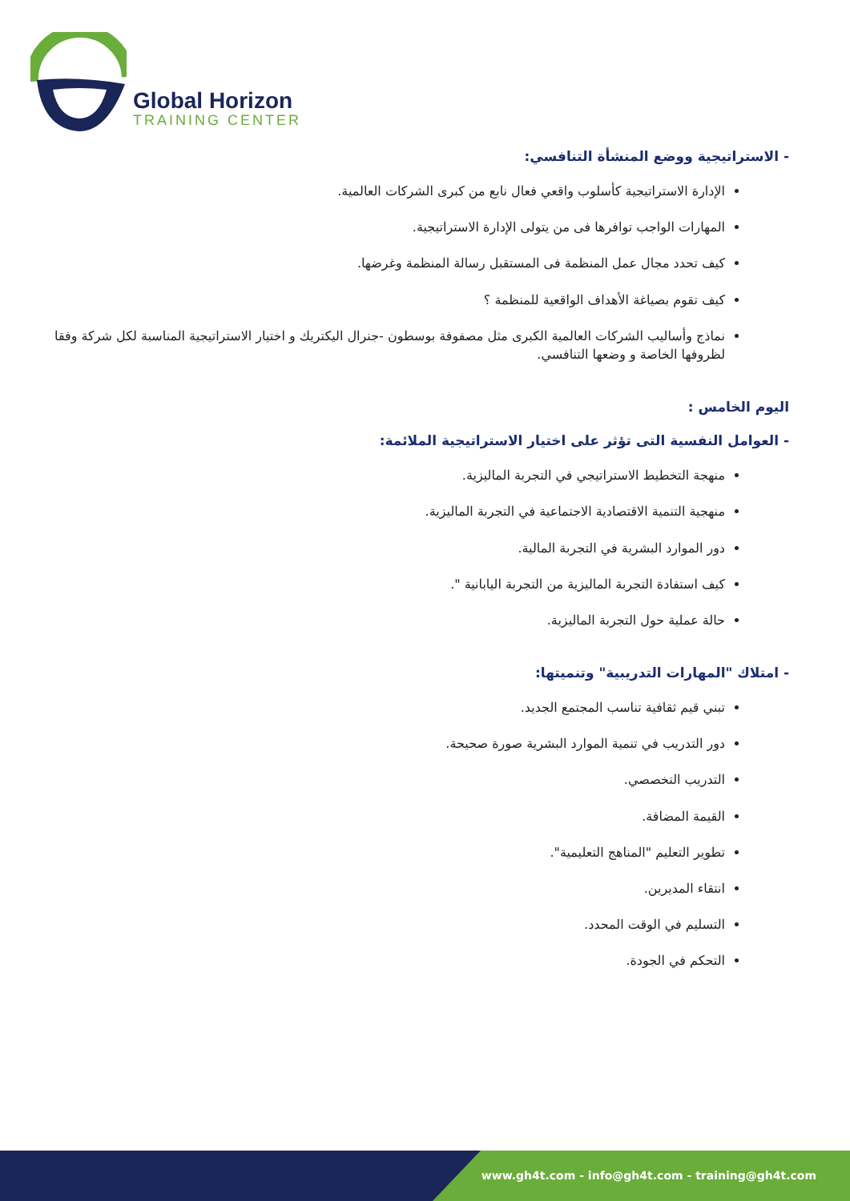Global Horizon
TRAINING CENTER
- الاستراتيجية ووضع المنشأة التنافسي:
الإدارة الاستراتيجية كأسلوب واقعي فعال نابع من كبرى الشركات العالمية.
المهارات الواجب توافرها فى من يتولى الإدارة الاستراتيجية.
كيف تحدد مجال عمل المنظمة فى المستقبل رسالة المنظمة وغرضها.
كيف تقوم بصياغة الأهداف الواقعية للمنظمة ؟
نماذج وأساليب الشركات العالمية الكبرى مثل مصفوفة بوسطون -جنرال اليكتريك و اختيار الاستراتيجية المناسبة لكل شركة وفقا لظروفها الخاصة و وضعها التنافسي.
اليوم الخامس :
- العوامل النفسية التى تؤثر على اختيار الاستراتيجية الملائمة:
منهجة التخطيط الاستراتيجي في التجربة الماليزية.
منهجية التنمية الاقتصادية الاجتماعية في التجربة الماليزية.
دور الموارد البشرية في التجربة المالية.
كيف استفادة التجربة الماليزية من التجربة اليابانية ".
حالة عملية حول التجربة الماليزية.
- امتلاك "المهارات التدريبية" وتنميتها:
تبني قيم ثقافية تناسب المجتمع الجديد.
دور التدريب في تنمية الموارد البشرية صورة صحيحة.
التدريب التخصصي.
القيمة المضافة.
تطوير التعليم "المناهج التعليمية".
انتقاء المديرين.
التسليم في الوقت المحدد.
التحكم في الجودة.
www.gh4t.com - info@gh4t.com - training@gh4t.com